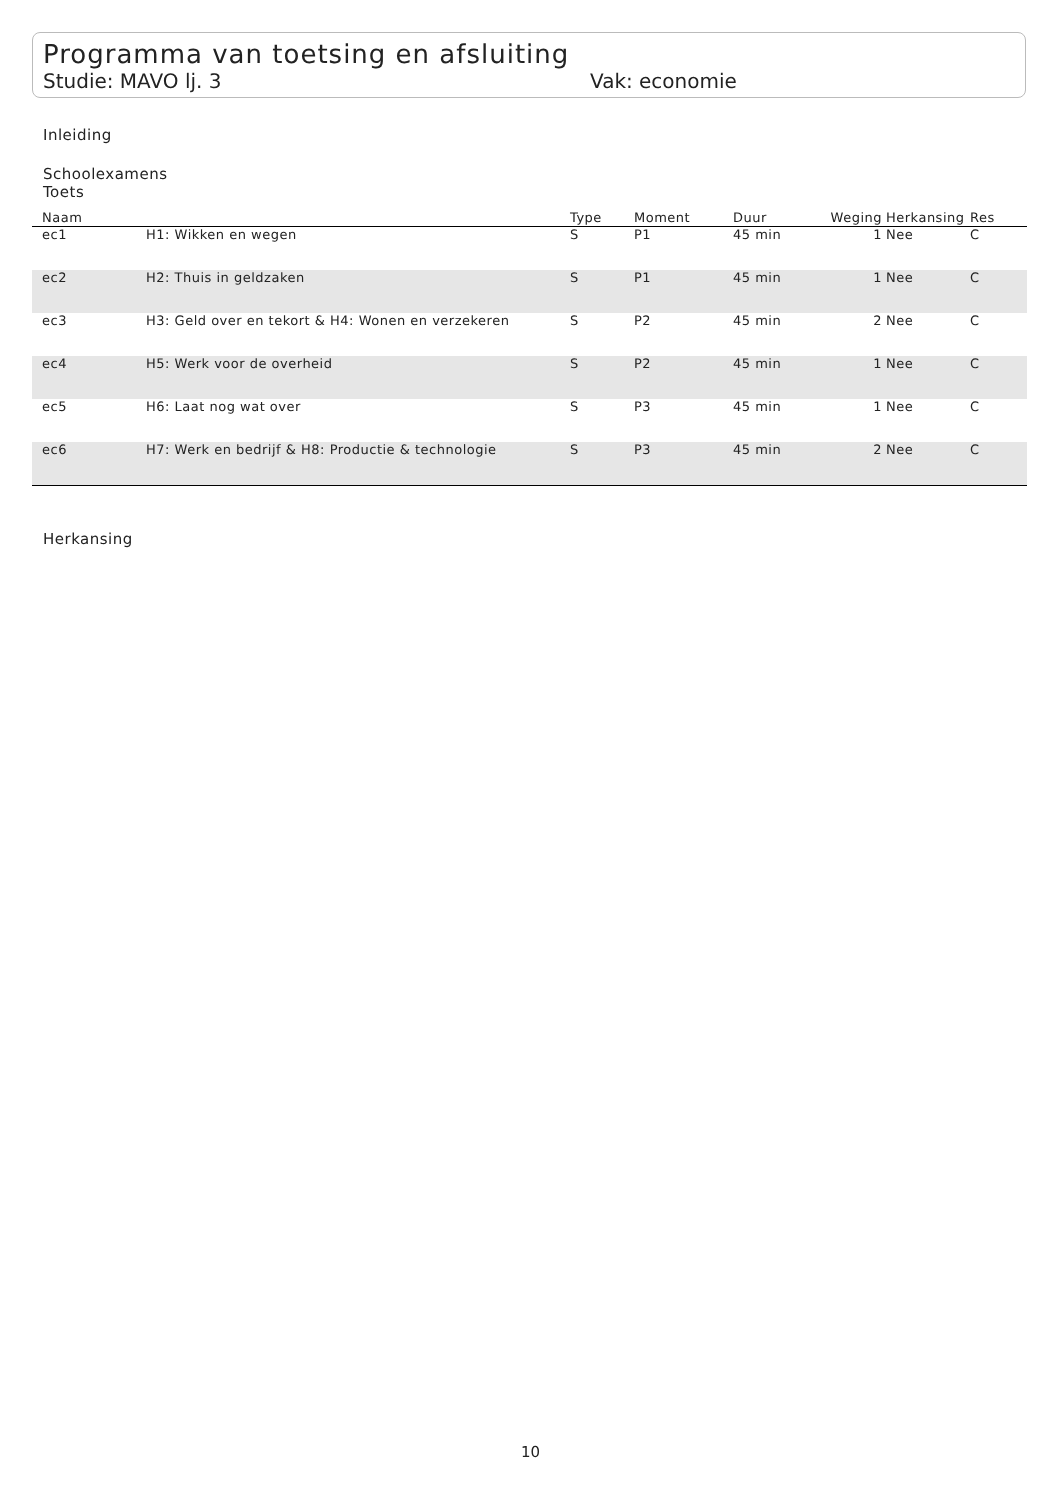Programma van toetsing en afsluiting
Studie: MAVO lj. 3 Vak: economie
Inleiding
Schoolexamens
Toets
| Naam | | Type | Moment | Duur | Weging | Herkansing | Res |
| --- | --- | --- | --- | --- | --- | --- | --- |
| ec1 | H1: Wikken en wegen | S | P1 | 45 min | 1 | Nee | C |
| ec2 | H2: Thuis in geldzaken | S | P1 | 45 min | 1 | Nee | C |
| ec3 | H3: Geld over en tekort & H4: Wonen en verzekeren | S | P2 | 45 min | 2 | Nee | C |
| ec4 | H5: Werk voor de overheid | S | P2 | 45 min | 1 | Nee | C |
| ec5 | H6: Laat nog wat over | S | P3 | 45 min | 1 | Nee | C |
| ec6 | H7: Werk en bedrijf & H8: Productie & technologie | S | P3 | 45 min | 2 | Nee | C |
Herkansing
10